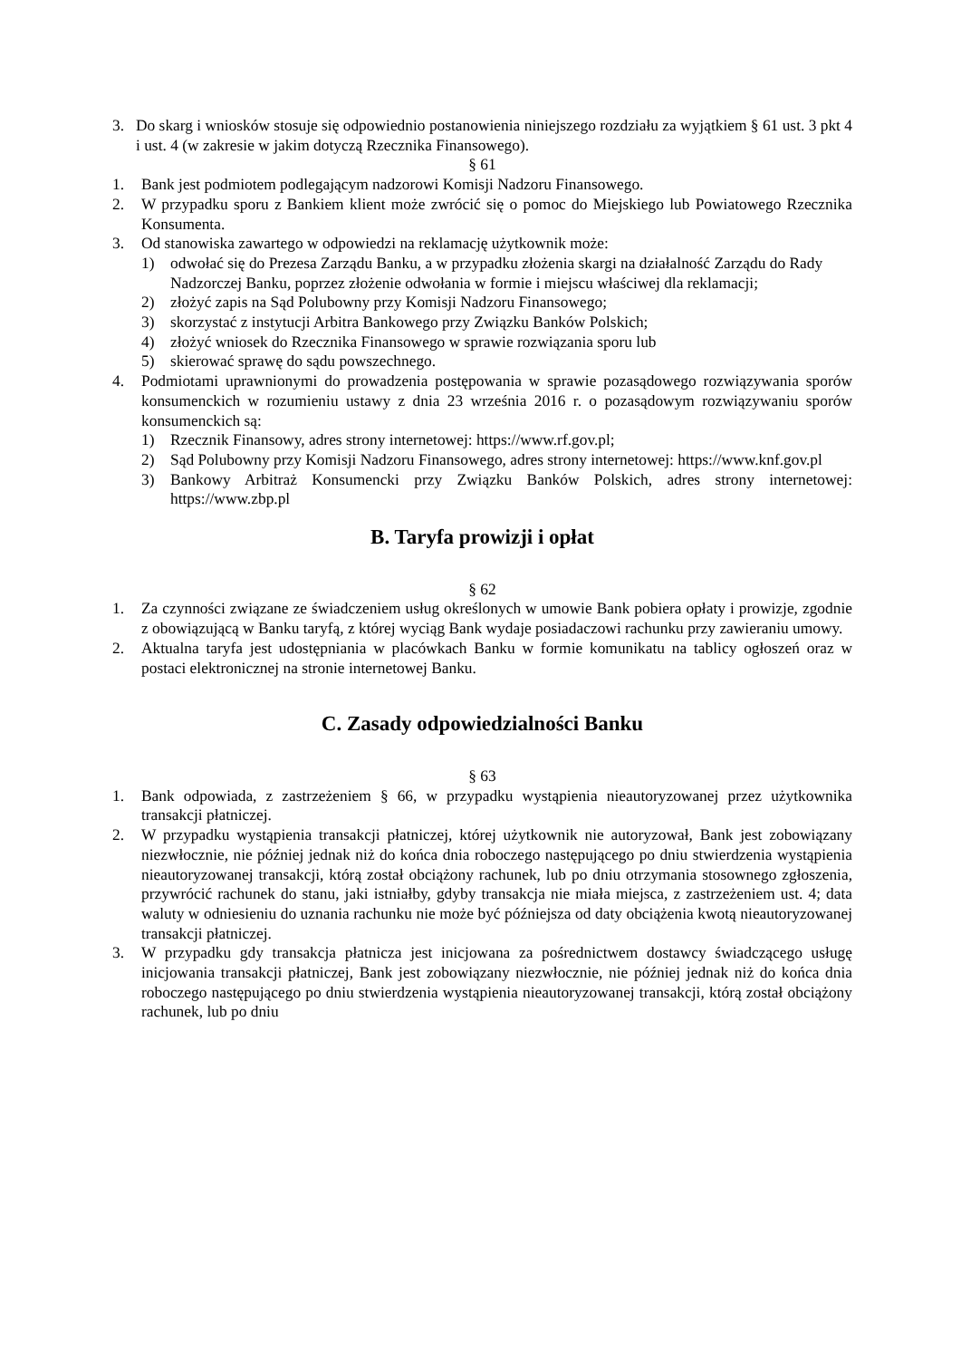3. Do skarg i wniosków stosuje się odpowiednio postanowienia niniejszego rozdziału za wyjątkiem § 61 ust. 3 pkt 4 i ust. 4 (w zakresie w jakim dotyczą Rzecznika Finansowego).
§ 61
1. Bank jest podmiotem podlegającym nadzorowi Komisji Nadzoru Finansowego.
2. W przypadku sporu z Bankiem klient może zwrócić się o pomoc do Miejskiego lub Powiatowego Rzecznika Konsumenta.
3. Od stanowiska zawartego w odpowiedzi na reklamację użytkownik może:
1) odwołać się do Prezesa Zarządu Banku, a w przypadku złożenia skargi na działalność Zarządu do Rady Nadzorczej Banku, poprzez złożenie odwołania w formie i miejscu właściwej dla reklamacji;
2) złożyć zapis na Sąd Polubowny przy Komisji Nadzoru Finansowego;
3) skorzystać z instytucji Arbitra Bankowego przy Związku Banków Polskich;
4) złożyć wniosek do Rzecznika Finansowego w sprawie rozwiązania sporu lub
5) skierować sprawę do sądu powszechnego.
4. Podmiotami uprawnionymi do prowadzenia postępowania w sprawie pozasądowego rozwiązywania sporów konsumenckich w rozumieniu ustawy z dnia 23 września 2016 r. o pozasądowym rozwiązywaniu sporów konsumenckich są:
1) Rzecznik Finansowy, adres strony internetowej: https://www.rf.gov.pl;
2) Sąd Polubowny przy Komisji Nadzoru Finansowego, adres strony internetowej: https://www.knf.gov.pl
3) Bankowy Arbitraż Konsumencki przy Związku Banków Polskich, adres strony internetowej: https://www.zbp.pl
B. Taryfa prowizji i opłat
§ 62
1. Za czynności związane ze świadczeniem usług określonych w umowie Bank pobiera opłaty i prowizje, zgodnie z obowiązującą w Banku taryfą, z której wyciąg Bank wydaje posiadaczowi rachunku przy zawieraniu umowy.
2. Aktualna taryfa jest udostępniania w placówkach Banku w formie komunikatu na tablicy ogłoszeń oraz w postaci elektronicznej na stronie internetowej Banku.
C. Zasady odpowiedzialności Banku
§ 63
1. Bank odpowiada, z zastrzeżeniem § 66, w przypadku wystąpienia nieautoryzowanej przez użytkownika transakcji płatniczej.
2. W przypadku wystąpienia transakcji płatniczej, której użytkownik nie autoryzował, Bank jest zobowiązany niezwłocznie, nie później jednak niż do końca dnia roboczego następującego po dniu stwierdzenia wystąpienia nieautoryzowanej transakcji, którą został obciążony rachunek, lub po dniu otrzymania stosownego zgłoszenia, przywrócić rachunek do stanu, jaki istniałby, gdyby transakcja nie miała miejsca, z zastrzeżeniem ust. 4; data waluty w odniesieniu do uznania rachunku nie może być późniejsza od daty obciążenia kwotą nieautoryzowanej transakcji płatniczej.
3. W przypadku gdy transakcja płatnicza jest inicjowana za pośrednictwem dostawcy świadczącego usługę inicjowania transakcji płatniczej, Bank jest zobowiązany niezwłocznie, nie później jednak niż do końca dnia roboczego następującego po dniu stwierdzenia wystąpienia nieautoryzowanej transakcji, którą został obciążony rachunek, lub po dniu